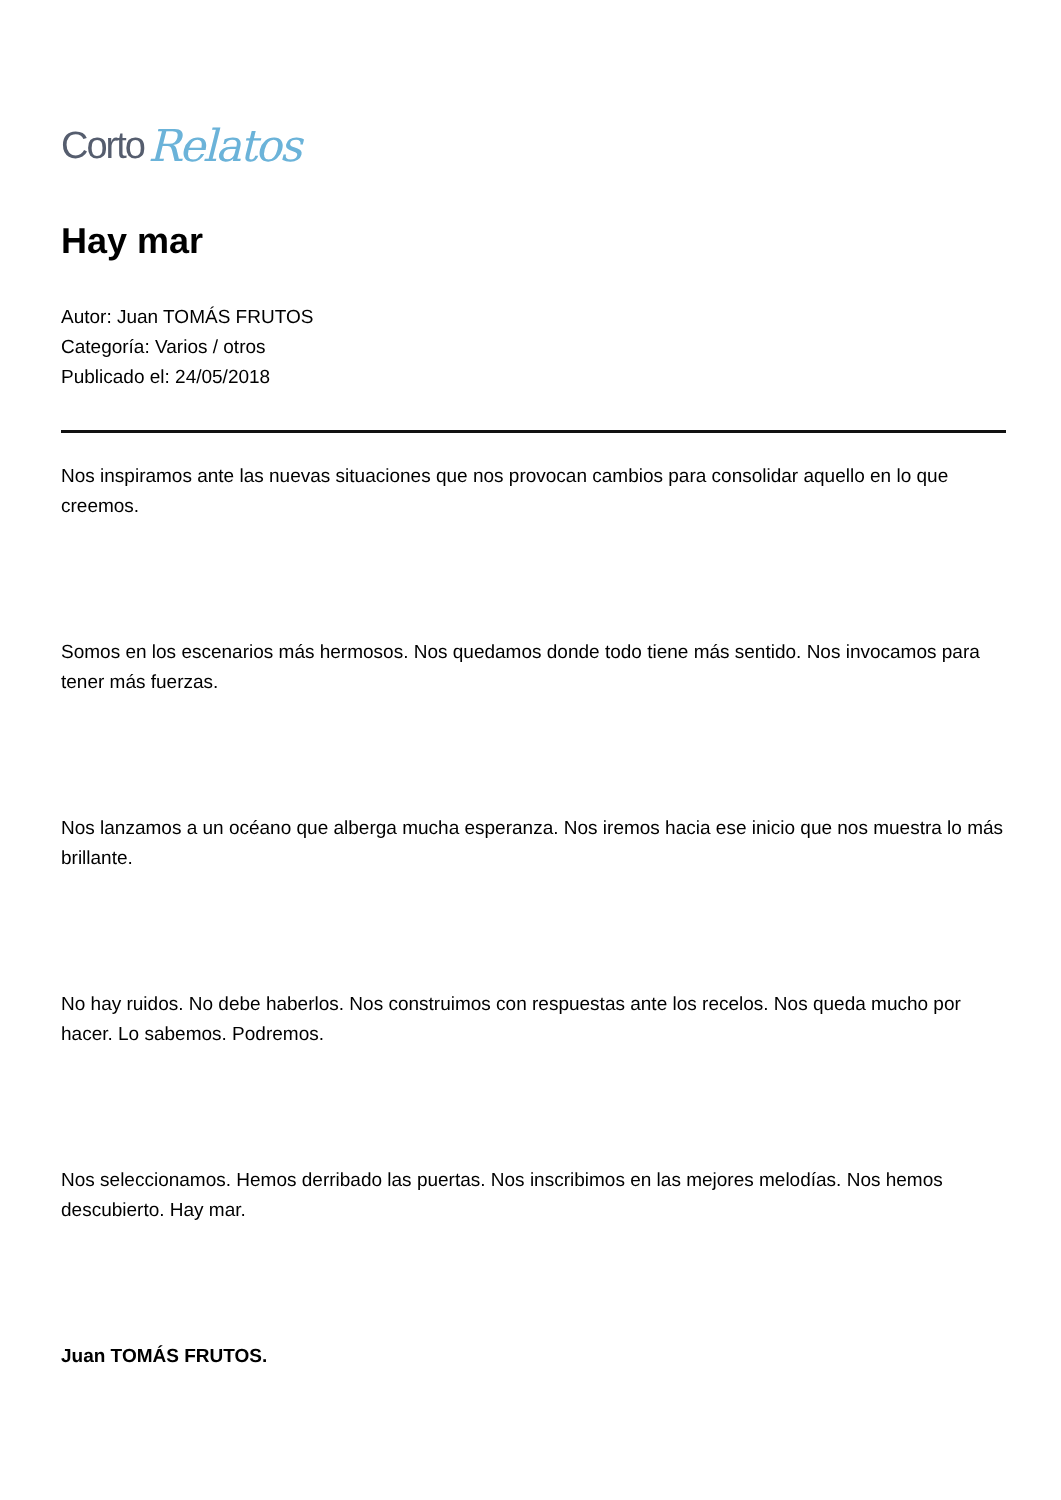Corto Relatos
Hay mar
Autor: Juan TOMÁS FRUTOS
Categoría: Varios / otros
Publicado el: 24/05/2018
Nos inspiramos ante las nuevas situaciones que nos provocan cambios para consolidar aquello en lo que creemos.
Somos en los escenarios más hermosos. Nos quedamos donde todo tiene más sentido. Nos invocamos para tener más fuerzas.
Nos lanzamos a un océano que alberga mucha esperanza. Nos iremos hacia ese inicio que nos muestra lo más brillante.
No hay ruidos. No debe haberlos. Nos construimos con respuestas ante los recelos. Nos queda mucho por hacer. Lo sabemos. Podremos.
Nos seleccionamos. Hemos derribado las puertas. Nos inscribimos en las mejores melodías. Nos hemos descubierto. Hay mar.
Juan TOMÁS FRUTOS.